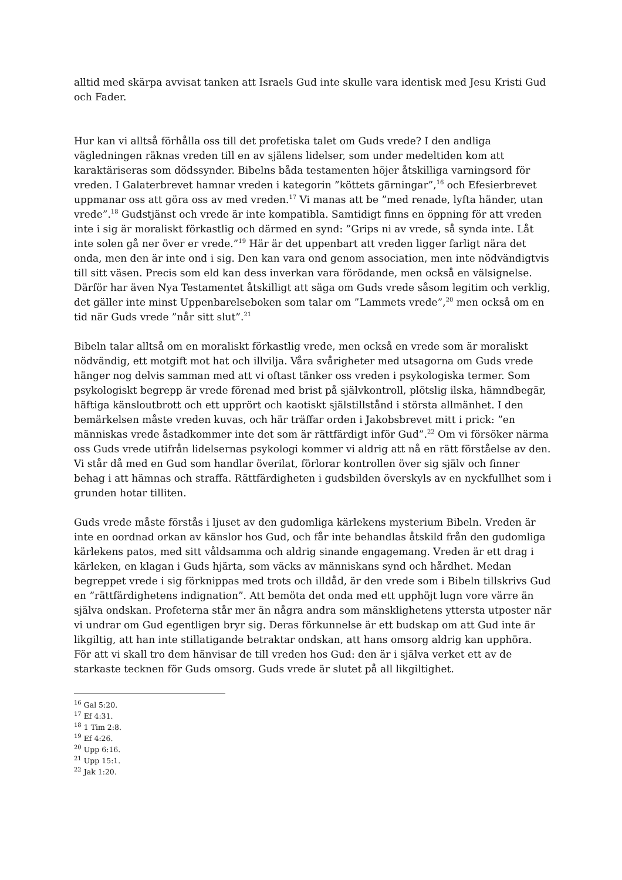alltid med skärpa avvisat tanken att Israels Gud inte skulle vara identisk med Jesu Kristi Gud och Fader.
Hur kan vi alltså förhålla oss till det profetiska talet om Guds vrede? I den andliga vägledningen räknas vreden till en av själens lidelser, som under medeltiden kom att karaktäriseras som dödssynder. Bibelns båda testamenten höjer åtskilliga varningsord för vreden. I Galaterbrevet hamnar vreden i kategorin ”köttets gärningar”,<sup>16</sup> och Efesierbrevet uppmanar oss att göra oss av med vreden.<sup>17</sup> Vi manas att be ”med renade, lyfta händer, utan vrede”.<sup>18</sup> Gudstjänst och vrede är inte kompatibla. Samtidigt finns en öppning för att vreden inte i sig är moraliskt förkastlig och därmed en synd: ”Grips ni av vrede, så synda inte. Låt inte solen gå ner över er vrede.”<sup>19</sup> Här är det uppenbart att vreden ligger farligt nära det onda, men den är inte ond i sig. Den kan vara ond genom association, men inte nödvändigtvis till sitt väsen. Precis som eld kan dess inverkan vara förödande, men också en välsignelse. Därför har även Nya Testamentet åtskilligt att säga om Guds vrede såsom legitim och verklig, det gäller inte minst Uppenbarelseboken som talar om ”Lammets vrede”,<sup>20</sup> men också om en tid när Guds vrede ”når sitt slut”.<sup>21</sup>
Bibeln talar alltså om en moraliskt förkastlig vrede, men också en vrede som är moraliskt nödvändig, ett motgift mot hat och illvilja. Våra svårigheter med utsagorna om Guds vrede hänger nog delvis samman med att vi oftast tänker oss vreden i psykologiska termer. Som psykologiskt begrepp är vrede förenad med brist på självkontroll, plötslig ilska, hämndbegär, häftiga känsloutbrott och ett upprört och kaotiskt själstillstånd i största allmänhet. I den bemärkelsen måste vreden kuvas, och här träffar orden i Jakobsbrevet mitt i prick: ”en människas vrede åstadkommer inte det som är rättfärdigt inför Gud”.<sup>22</sup> Om vi försöker närma oss Guds vrede utifrån lidelsernas psykologi kommer vi aldrig att nå en rätt förståelse av den. Vi står då med en Gud som handlar överilat, förlorar kontrollen över sig själv och finner behag i att hämnas och straffa. Rättfärdigheten i gudsbilden överskyls av en nyckfullhet som i grunden hotar tilliten.
Guds vrede måste förstås i ljuset av den gudomliga kärlekens mysterium Bibeln. Vreden är inte en oordnad orkan av känslor hos Gud, och får inte behandlas åtskild från den gudomliga kärlekens patos, med sitt våldsamma och aldrig sinande engagemang. Vreden är ett drag i kärleken, en klagan i Guds hjärta, som väcks av människans synd och hårdhet. Medan begreppet vrede i sig förknippas med trots och illdåd, är den vrede som i Bibeln tillskrivs Gud en ”rättfärdighetens indignation”. Att bemöta det onda med ett upphöjt lugn vore värre än själva ondskan. Profeterna står mer än några andra som mänsklighetens yttersta utposter när vi undrar om Gud egentligen bryr sig. Deras förkunnelse är ett budskap om att Gud inte är likgiltig, att han inte stillatigande betraktar ondskan, att hans omsorg aldrig kan upphöra. För att vi skall tro dem hänvisar de till vreden hos Gud: den är i själva verket ett av de starkaste tecknen för Guds omsorg. Guds vrede är slutet på all likgiltighet.
<sup>16</sup> Gal 5:20.
<sup>17</sup> Ef 4:31.
<sup>18</sup> 1 Tim 2:8.
<sup>19</sup> Ef 4:26.
<sup>20</sup> Upp 6:16.
<sup>21</sup> Upp 15:1.
<sup>22</sup> Jak 1:20.